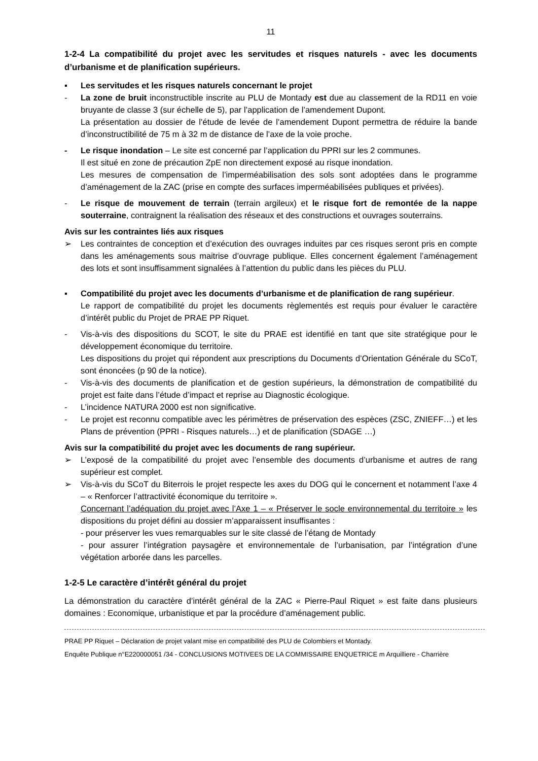11
1-2-4 La compatibilité du projet avec les servitudes et risques naturels - avec les documents d’urbanisme et de planification supérieurs.
▪ Les servitudes et les risques naturels concernant le projet
- La zone de bruit inconstructible inscrite au PLU de Montady est due au classement de la RD11 en voie bruyante de classe 3 (sur échelle de 5), par l’application de l’amendement Dupont.
La présentation au dossier de l’étude de levée de l’amendement Dupont permettra de réduire la bande d’inconstructibilité de 75 m à 32 m de distance de l’axe de la voie proche.
- Le risque inondation – Le site est concerné par l’application du PPRI sur les 2 communes.
Il est situé en zone de précaution ZpE non directement exposé au risque inondation.
Les mesures de compensation de l’imperméabilisation des sols sont adoptées dans le programme d’aménagement de la ZAC (prise en compte des surfaces imperméabilisées publiques et privées).
- Le risque de mouvement de terrain (terrain argileux) et le risque fort de remontée de la nappe souterraine, contraignent la réalisation des réseaux et des constructions et ouvrages souterrains.
Avis sur les contraintes liés aux risques
➢ Les contraintes de conception et d’exécution des ouvrages induites par ces risques seront pris en compte dans les aménagements sous maitrise d’ouvrage publique. Elles concernent également l’aménagement des lots et sont insuffisamment signalées à l’attention du public dans les pièces du PLU.
▪ Compatibilité du projet avec les documents d’urbanisme et de planification de rang supérieur.
Le rapport de compatibilité du projet les documents règlementés est requis pour évaluer le caractère d’intérêt public du Projet de PRAE PP Riquet.
- Vis-à-vis des dispositions du SCOT, le site du PRAE est identifié en tant que site stratégique pour le développement économique du territoire.
Les dispositions du projet qui répondent aux prescriptions du Documents d’Orientation Générale du SCoT, sont énoncées (p 90 de la notice).
- Vis-à-vis des documents de planification et de gestion supérieurs, la démonstration de compatibilité du projet est faite dans l’étude d’impact et reprise au Diagnostic écologique.
- L’incidence NATURA 2000 est non significative.
- Le projet est reconnu compatible avec les périmètres de préservation des espèces (ZSC, ZNIEFF…) et les Plans de prévention (PPRI - Risques naturels…) et de planification (SDAGE …)
Avis sur la compatibilité du projet avec les documents de rang supérieur.
➢ L’exposé de la compatibilité du projet avec l’ensemble des documents d’urbanisme et autres de rang supérieur est complet.
➢ Vis-à-vis du SCoT du Biterrois le projet respecte les axes du DOG qui le concernent et notamment l’axe 4 – « Renforcer l’attractivité économique du territoire ».
Concernant l’adéquation du projet avec l’Axe 1 – « Préserver le socle environnemental du territoire » les dispositions du projet défini au dossier m’apparaissent insuffisantes :
- pour préserver les vues remarquables sur le site classé de l’étang de Montady
- pour assurer l’intégration paysagère et environnementale de l’urbanisation, par l’intégration d’une végétation arborée dans les parcelles.
1-2-5 Le caractère d’intérêt général du projet
La démonstration du caractère d’intérêt général de la ZAC « Pierre-Paul Riquet » est faite dans plusieurs domaines : Economique, urbanistique et par la procédure d’aménagement public.
PRAE PP Riquet – Déclaration de projet valant mise en compatibilité des PLU de Colombiers et Montady.
Enquête Publique n°E220000051 /34 - CONCLUSIONS MOTIVEES DE LA COMMISSAIRE ENQUETRICE m Arquilliere - Charrière